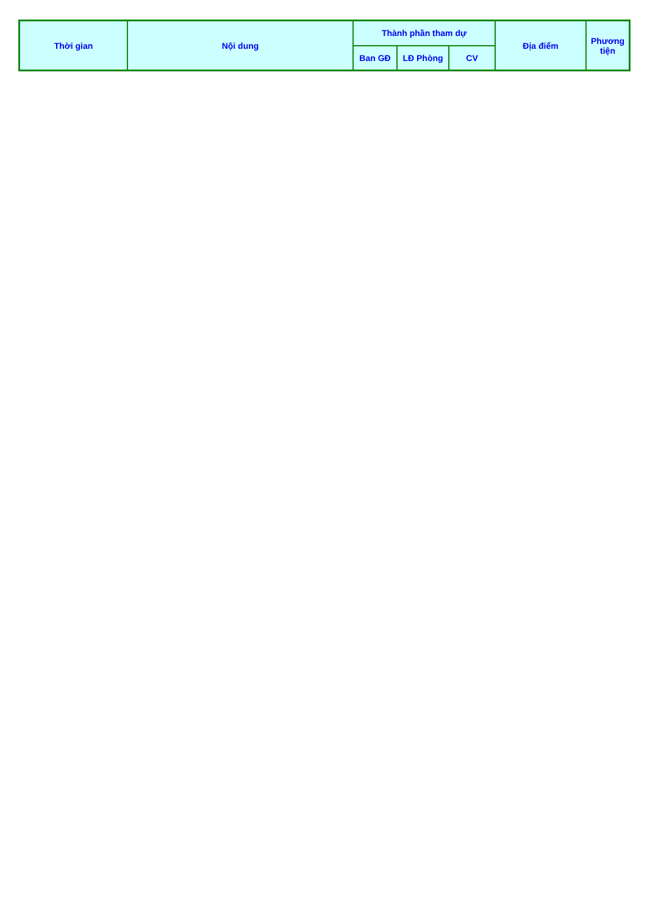| Thời gian | Nội dung | Thành phần tham dự | | | Địa điểm | Phương tiện |
| --- | --- | --- | --- | --- | --- | --- |
| | | Ban GĐ | LĐ Phòng | CV | | |